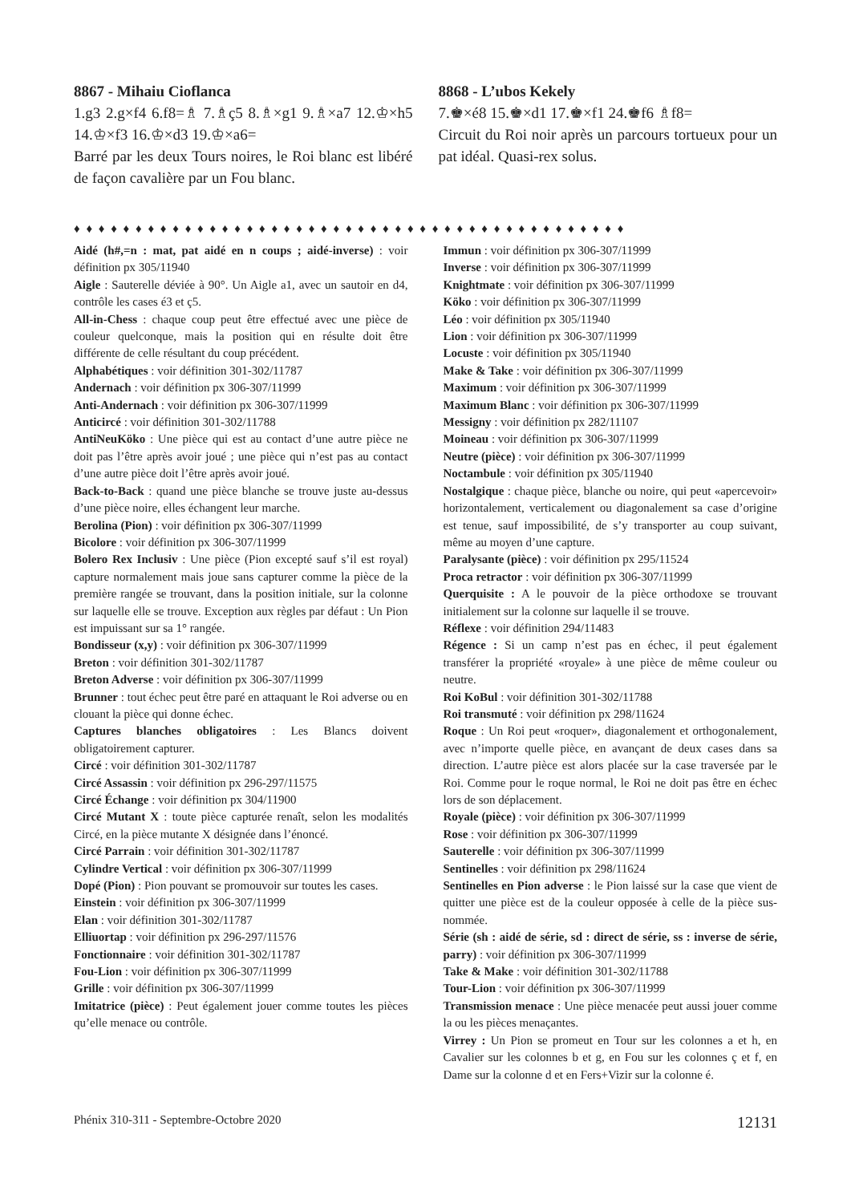8867 - Mihaiu Cioflanca
1.g3 2.g×f4 6.f8=♗ 7.♗ç5 8.♗×g1 9.♗×a7 12.♔×h5 14.♔×f3 16.♔×d3 19.♔×a6=
Barré par les deux Tours noires, le Roi blanc est libéré de façon cavalière par un Fou blanc.
8868 - L’ubos Kekely
7.♚×é8 15.♚×d1 17.♚×f1 24.♚f6 ♗f8=
Circuit du Roi noir après un parcours tortueux pour un pat idéal. Quasi-rex solus.
♦ ♦ ♦ ♦ ♦ ♦ ♦ ♦ ♦ ♦ ♦ ♦ ♦ ♦ ♦ ♦ ♦ ♦ ♦ ♦ ♦ ♦ ♦ ♦ ♦ ♦ ♦ ♦ ♦ ♦ ♦ ♦ ♦ ♦ ♦ ♦ ♦ ♦ ♦ ♦ ♦ ♦ ♦ ♦ ♦
Aidé (h#,=n : mat, pat aidé en n coups ; aidé-inverse) : voir définition px 305/11940
Aigle : Sauterelle déviée à 90°. Un Aigle a1, avec un sautoir en d4, contrôle les cases é3 et ç5.
All-in-Chess : chaque coup peut être effectué avec une pièce de couleur quelconque, mais la position qui en résulte doit être différente de celle résultant du coup précédent.
Alphabétiques : voir définition 301-302/11787
Andernach : voir définition px 306-307/11999
Anti-Andernach : voir définition px 306-307/11999
Anticircé : voir définition 301-302/11788
AntiNeuKöko : Une pièce qui est au contact d’une autre pièce ne doit pas l’être après avoir joué ; une pièce qui n’est pas au contact d’une autre pièce doit l’être après avoir joué.
Back-to-Back : quand une pièce blanche se trouve juste au-dessus d’une pièce noire, elles échangent leur marche.
Berolina (Pion) : voir définition px 306-307/11999
Bicolore : voir définition px 306-307/11999
Bolero Rex Inclusiv : Une pièce (Pion excepté sauf s’il est royal) capture normalement mais joue sans capturer comme la pièce de la première rangée se trouvant, dans la position initiale, sur la colonne sur laquelle elle se trouve. Exception aux règles par défaut : Un Pion est impuissant sur sa 1° rangée.
Bondisseur (x,y) : voir définition px 306-307/11999
Breton : voir définition 301-302/11787
Breton Adverse : voir définition px 306-307/11999
Brunner : tout échec peut être paré en attaquant le Roi adverse ou en clouant la pièce qui donne échec.
Captures blanches obligatoires : Les Blancs doivent obligatoirement capturer.
Circé : voir définition 301-302/11787
Circé Assassin : voir définition px 296-297/11575
Circé Échange : voir définition px 304/11900
Circé Mutant X : toute pièce capturée renaît, selon les modalités Circé, en la pièce mutante X désignée dans l’énoncé.
Circé Parrain : voir définition 301-302/11787
Cylindre Vertical : voir définition px 306-307/11999
Dopé (Pion) : Pion pouvant se promouvoir sur toutes les cases.
Einstein : voir définition px 306-307/11999
Elan : voir définition 301-302/11787
Elliuortap : voir définition px 296-297/11576
Fonctionnaire : voir définition 301-302/11787
Fou-Lion : voir définition px 306-307/11999
Grille : voir définition px 306-307/11999
Imitatrice (pièce) : Peut également jouer comme toutes les pièces qu’elle menace ou contrôle.
Immun : voir définition px 306-307/11999
Inverse : voir définition px 306-307/11999
Knightmate : voir définition px 306-307/11999
Köko : voir définition px 306-307/11999
Léo : voir définition px 305/11940
Lion : voir définition px 306-307/11999
Locuste : voir définition px 305/11940
Make & Take : voir définition px 306-307/11999
Maximum : voir définition px 306-307/11999
Maximum Blanc : voir définition px 306-307/11999
Messigny : voir définition px 282/11107
Moineau : voir définition px 306-307/11999
Neutre (pièce) : voir définition px 306-307/11999
Noctambule : voir définition px 305/11940
Nostalgique : chaque pièce, blanche ou noire, qui peut «apercevoir» horizontalement, verticalement ou diagonalement sa case d’origine est tenue, sauf impossibilité, de s’y transporter au coup suivant, même au moyen d’une capture.
Paralysante (pièce) : voir définition px 295/11524
Proca retractor : voir définition px 306-307/11999
Querquisite : A le pouvoir de la pièce orthodoxe se trouvant initialement sur la colonne sur laquelle il se trouve.
Réflexe : voir définition 294/11483
Régence : Si un camp n’est pas en échec, il peut également transférer la propriété «royale» à une pièce de même couleur ou neutre.
Roi KoBul : voir définition 301-302/11788
Roi transmuté : voir définition px 298/11624
Roque : Un Roi peut «roquer», diagonalement et orthogonalement, avec n’importe quelle pièce, en avançant de deux cases dans sa direction. L’autre pièce est alors placée sur la case traversée par le Roi. Comme pour le roque normal, le Roi ne doit pas être en échec lors de son déplacement.
Royale (pièce) : voir définition px 306-307/11999
Rose : voir définition px 306-307/11999
Sauterelle : voir définition px 306-307/11999
Sentinelles : voir définition px 298/11624
Sentinelles en Pion adverse : le Pion laissé sur la case que vient de quitter une pièce est de la couleur opposée à celle de la pièce sus-nommée.
Série (sh : aidé de série, sd : direct de série, ss : inverse de série, parry) : voir définition px 306-307/11999
Take & Make : voir définition 301-302/11788
Tour-Lion : voir définition px 306-307/11999
Transmission menace : Une pièce menacée peut aussi jouer comme la ou les pièces menaçantes.
Virrey : Un Pion se promeut en Tour sur les colonnes a et h, en Cavalier sur les colonnes b et g, en Fou sur les colonnes ç et f, en Dame sur la colonne d et en Fers+Vizir sur la colonne é.
Phénix 310-311 - Septembre-Octobre 2020 12131